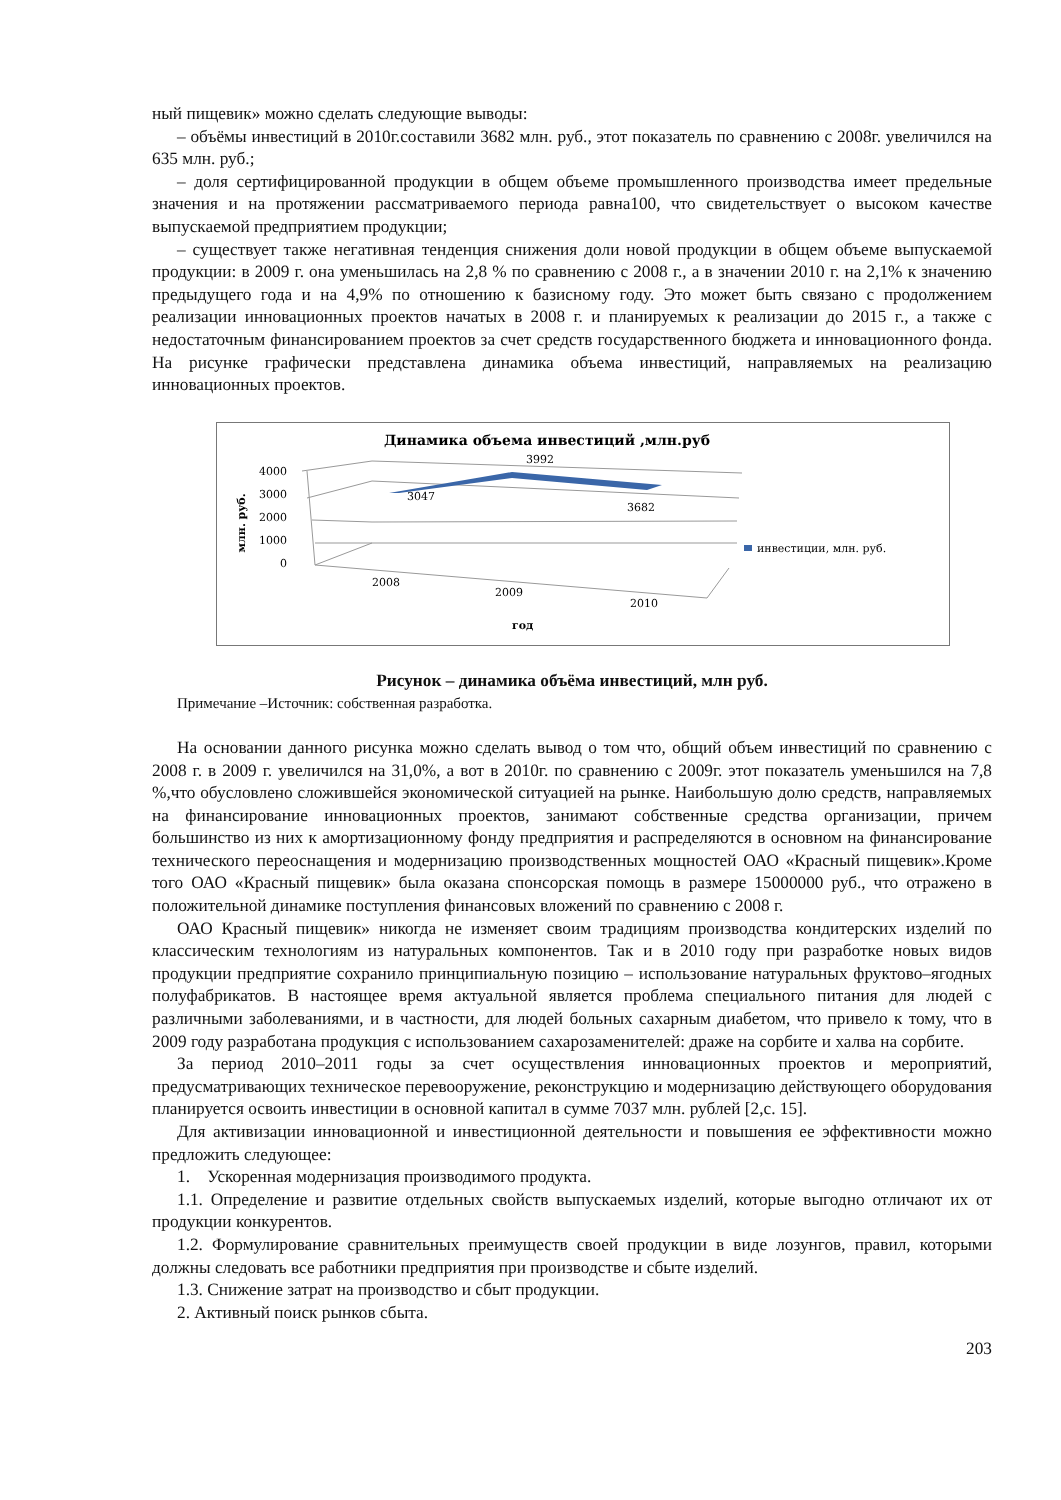ный пищевик» можно сделать следующие выводы:
– объёмы инвестиций в 2010г.составили 3682 млн. руб., этот показатель по сравнению с 2008г. увеличился на 635 млн. руб.;
– доля сертифицированной продукции в общем объеме промышленного производства имеет предельные значения и на протяжении рассматриваемого периода равна100, что свидетельствует о высоком качестве выпускаемой предприятием продукции;
– существует также негативная тенденция снижения доли новой продукции в общем объеме выпускаемой продукции: в 2009 г. она уменьшилась на 2,8 % по сравнению с 2008 г., а в значении 2010 г. на 2,1% к значению предыдущего года и на 4,9% по отношению к базисному году. Это может быть связано с продолжением реализации инновационных проектов начатых в 2008 г. и планируемых к реализации до 2015 г., а также с недостаточным финансированием проектов за счет средств государственного бюджета и инновационного фонда. На рисунке графически представлена динамика объема инвестиций, направляемых на реализацию инновационных проектов.
Динамика объема инвестиций ,млн.руб
3992
4000
3000
2000
1000
0
млн. руб.
3047
3682
инвестиции, млн. руб.
2008
2009
2010
год
Рисунок – динамика объёма инвестиций, млн руб.
Примечание –Источник: собственная разработка.
На основании данного рисунка можно сделать вывод о том что, общий объем инвестиций по сравнению с 2008 г. в 2009 г. увеличился на 31,0%, а вот в 2010г. по сравнению с 2009г. этот показатель уменьшился на 7,8 %,что обусловлено сложившейся экономической ситуацией на рынке. Наибольшую долю средств, направляемых на финансирование инновационных проектов, занимают собственные средства организации, причем большинство из них к амортизационному фонду предприятия и распределяются в основном на финансирование технического переоснащения и модернизацию производственных мощностей ОАО «Красный пищевик».Кроме того ОАО «Красный пищевик» была оказана спонсорская помощь в размере 15000000 руб., что отражено в положительной динамике поступления финансовых вложений по сравнению с 2008 г.
ОАО Красный пищевик» никогда не изменяет своим традициям производства кондитерских изделий по классическим технологиям из натуральных компонентов. Так и в 2010 году при разработке новых видов продукции предприятие сохранило принципиальную позицию – использование натуральных фруктово–ягодных полуфабрикатов. В настоящее время актуальной является проблема специального питания для людей с различными заболеваниями, и в частности, для людей больных сахарным диабетом, что привело к тому, что в 2009 году разработана продукция с использованием сахарозаменителей: драже на сорбите и халва на сорбите.
За период 2010–2011 годы за счет осуществления инновационных проектов и мероприятий, предусматривающих техническое перевооружение, реконструкцию и модернизацию действующего оборудования планируется освоить инвестиции в основной капитал в сумме 7037 млн. рублей [2,с. 15].
Для активизации инновационной и инвестиционной деятельности и повышения ее эффективности можно предложить следующее:
1. Ускоренная модернизация производимого продукта.
1.1. Определение и развитие отдельных свойств выпускаемых изделий, которые выгодно отличают их от продукции конкурентов.
1.2. Формулирование сравнительных преимуществ своей продукции в виде лозунгов, правил, которыми должны следовать все работники предприятия при производстве и сбыте изделий.
1.3. Снижение затрат на производство и сбыт продукции.
2. Активный поиск рынков сбыта.
203